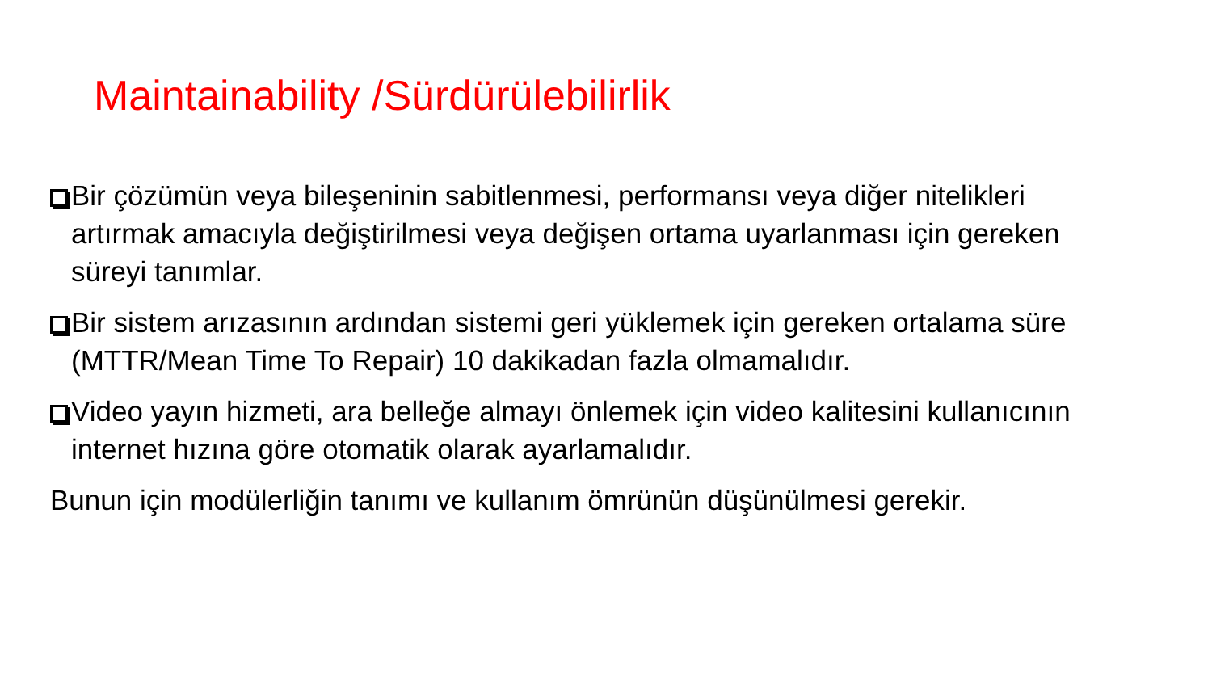Maintainability /Sürdürülebilirlik
Bir çözümün veya bileşeninin sabitlenmesi, performansı veya diğer nitelikleri artırmak amacıyla değiştirilmesi veya değişen ortama uyarlanması için gereken süreyi tanımlar.
Bir sistem arızasının ardından sistemi geri yüklemek için gereken ortalama süre (MTTR/Mean Time To Repair) 10 dakikadan fazla olmamalıdır.
Video yayın hizmeti, ara belleğe almayı önlemek için video kalitesini kullanıcının internet hızına göre otomatik olarak ayarlamalıdır.
Bunun için modülerliğin tanımı ve kullanım ömrünün düşünülmesi gerekir.